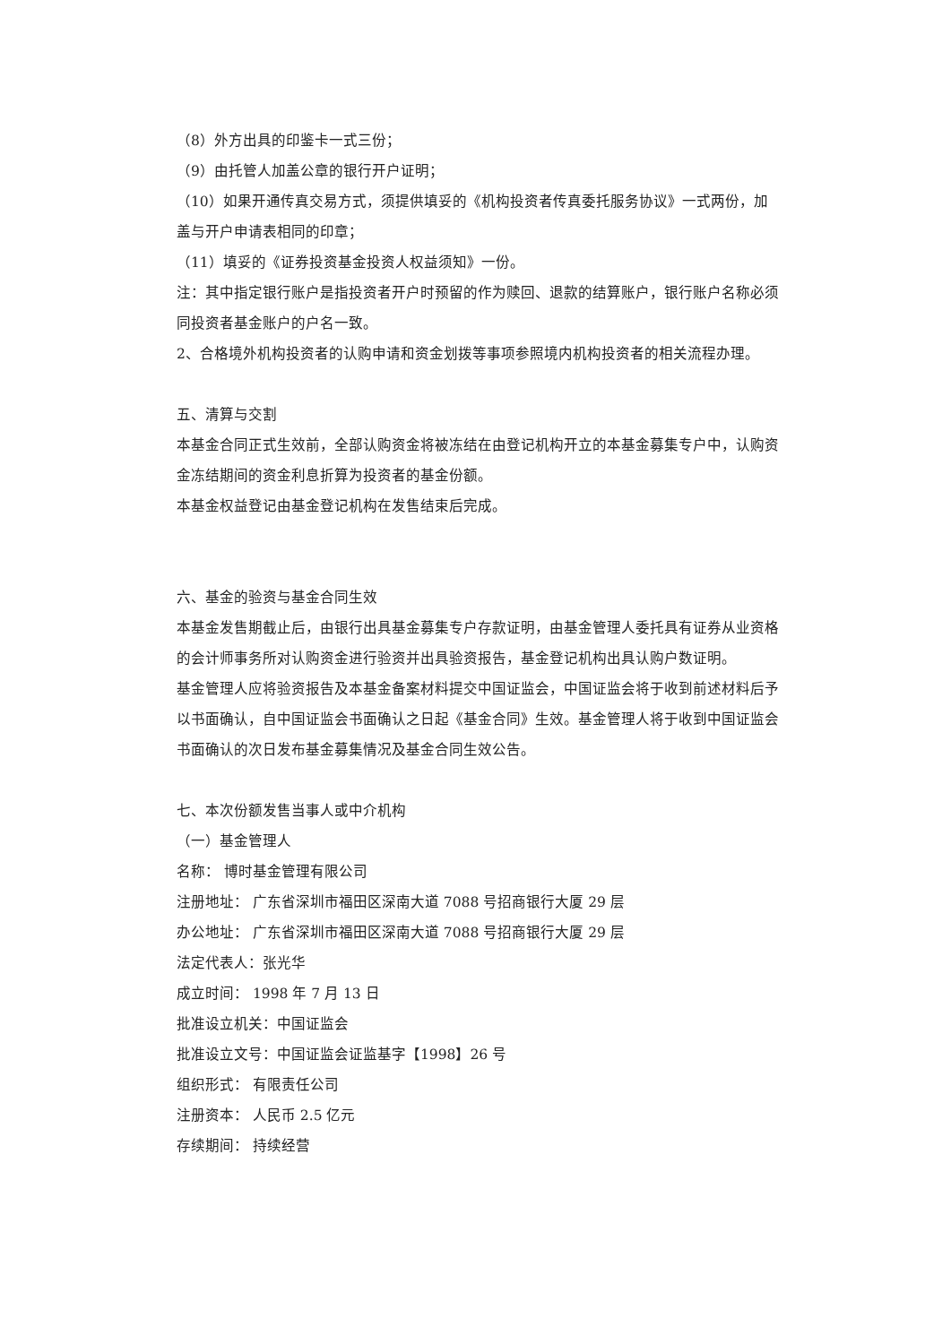（8）外方出具的印鉴卡一式三份；
（9）由托管人加盖公章的银行开户证明；
（10）如果开通传真交易方式，须提供填妥的《机构投资者传真委托服务协议》一式两份，加盖与开户申请表相同的印章；
（11）填妥的《证券投资基金投资人权益须知》一份。
注：其中指定银行账户是指投资者开户时预留的作为赎回、退款的结算账户，银行账户名称必须同投资者基金账户的户名一致。
2、合格境外机构投资者的认购申请和资金划拨等事项参照境内机构投资者的相关流程办理。
五、清算与交割
本基金合同正式生效前，全部认购资金将被冻结在由登记机构开立的本基金募集专户中，认购资金冻结期间的资金利息折算为投资者的基金份额。
本基金权益登记由基金登记机构在发售结束后完成。
六、基金的验资与基金合同生效
本基金发售期截止后，由银行出具基金募集专户存款证明，由基金管理人委托具有证券从业资格的会计师事务所对认购资金进行验资并出具验资报告，基金登记机构出具认购户数证明。
基金管理人应将验资报告及本基金备案材料提交中国证监会，中国证监会将于收到前述材料后予以书面确认，自中国证监会书面确认之日起《基金合同》生效。基金管理人将于收到中国证监会书面确认的次日发布基金募集情况及基金合同生效公告。
七、本次份额发售当事人或中介机构
（一）基金管理人
名称： 博时基金管理有限公司
注册地址： 广东省深圳市福田区深南大道 7088 号招商银行大厦 29 层
办公地址： 广东省深圳市福田区深南大道 7088 号招商银行大厦 29 层
法定代表人：张光华
成立时间： 1998 年 7 月 13 日
批准设立机关：中国证监会
批准设立文号：中国证监会证监基字【1998】26 号
组织形式： 有限责任公司
注册资本： 人民币 2.5 亿元
存续期间： 持续经营